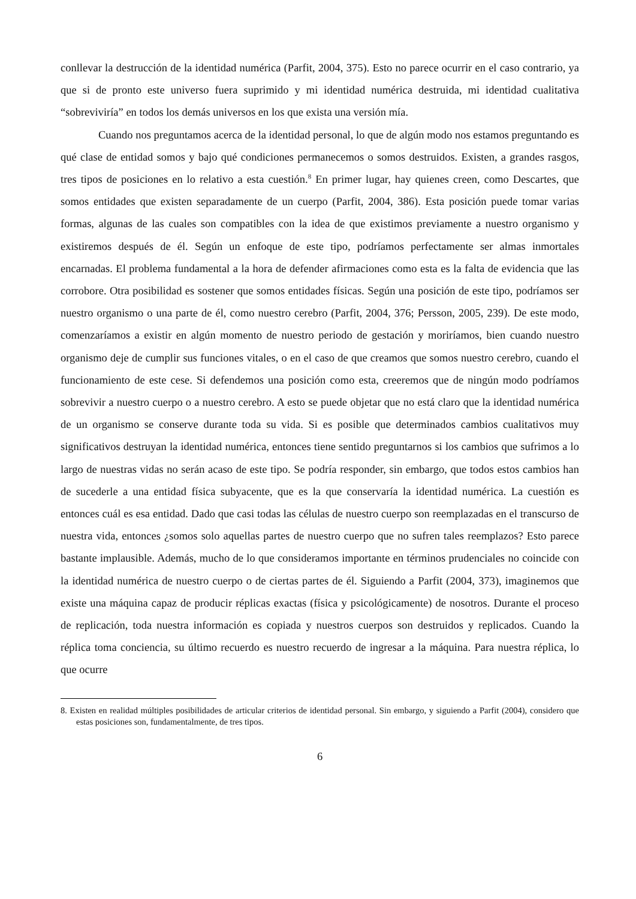conllevar la destrucción de la identidad numérica (Parfit, 2004, 375). Esto no parece ocurrir en el caso contrario, ya que si de pronto este universo fuera suprimido y mi identidad numérica destruida, mi identidad cualitativa “sobreviviría” en todos los demás universos en los que exista una versión mía.
Cuando nos preguntamos acerca de la identidad personal, lo que de algún modo nos estamos preguntando es qué clase de entidad somos y bajo qué condiciones permanecemos o somos destruidos. Existen, a grandes rasgos, tres tipos de posiciones en lo relativo a esta cuestión.<sup>8</sup> En primer lugar, hay quienes creen, como Descartes, que somos entidades que existen separadamente de un cuerpo (Parfit, 2004, 386). Esta posición puede tomar varias formas, algunas de las cuales son compatibles con la idea de que existimos previamente a nuestro organismo y existiremos después de él. Según un enfoque de este tipo, podríamos perfectamente ser almas inmortales encarnadas. El problema fundamental a la hora de defender afirmaciones como esta es la falta de evidencia que las corrobore. Otra posibilidad es sostener que somos entidades físicas. Según una posición de este tipo, podríamos ser nuestro organismo o una parte de él, como nuestro cerebro (Parfit, 2004, 376; Persson, 2005, 239). De este modo, comenzaríamos a existir en algún momento de nuestro periodo de gestación y moriríamos, bien cuando nuestro organismo deje de cumplir sus funciones vitales, o en el caso de que creamos que somos nuestro cerebro, cuando el funcionamiento de este cese. Si defendemos una posición como esta, creeremos que de ningún modo podríamos sobrevivir a nuestro cuerpo o a nuestro cerebro. A esto se puede objetar que no está claro que la identidad numérica de un organismo se conserve durante toda su vida. Si es posible que determinados cambios cualitativos muy significativos destruyan la identidad numérica, entonces tiene sentido preguntarnos si los cambios que sufrimos a lo largo de nuestras vidas no serán acaso de este tipo. Se podría responder, sin embargo, que todos estos cambios han de sucederle a una entidad física subyacente, que es la que conservaría la identidad numérica. La cuestión es entonces cuál es esa entidad. Dado que casi todas las células de nuestro cuerpo son reemplazadas en el transcurso de nuestra vida, entonces ¿somos solo aquellas partes de nuestro cuerpo que no sufren tales reemplazos? Esto parece bastante implausible. Además, mucho de lo que consideramos importante en términos prudenciales no coincide con la identidad numérica de nuestro cuerpo o de ciertas partes de él. Siguiendo a Parfit (2004, 373), imaginemos que existe una máquina capaz de producir réplicas exactas (física y psicológicamente) de nosotros. Durante el proceso de replicación, toda nuestra información es copiada y nuestros cuerpos son destruidos y replicados. Cuando la réplica toma conciencia, su último recuerdo es nuestro recuerdo de ingresar a la máquina. Para nuestra réplica, lo que ocurre
8. Existen en realidad múltiples posibilidades de articular criterios de identidad personal. Sin embargo, y siguiendo a Parfit (2004), considero que estas posiciones son, fundamentalmente, de tres tipos.
6